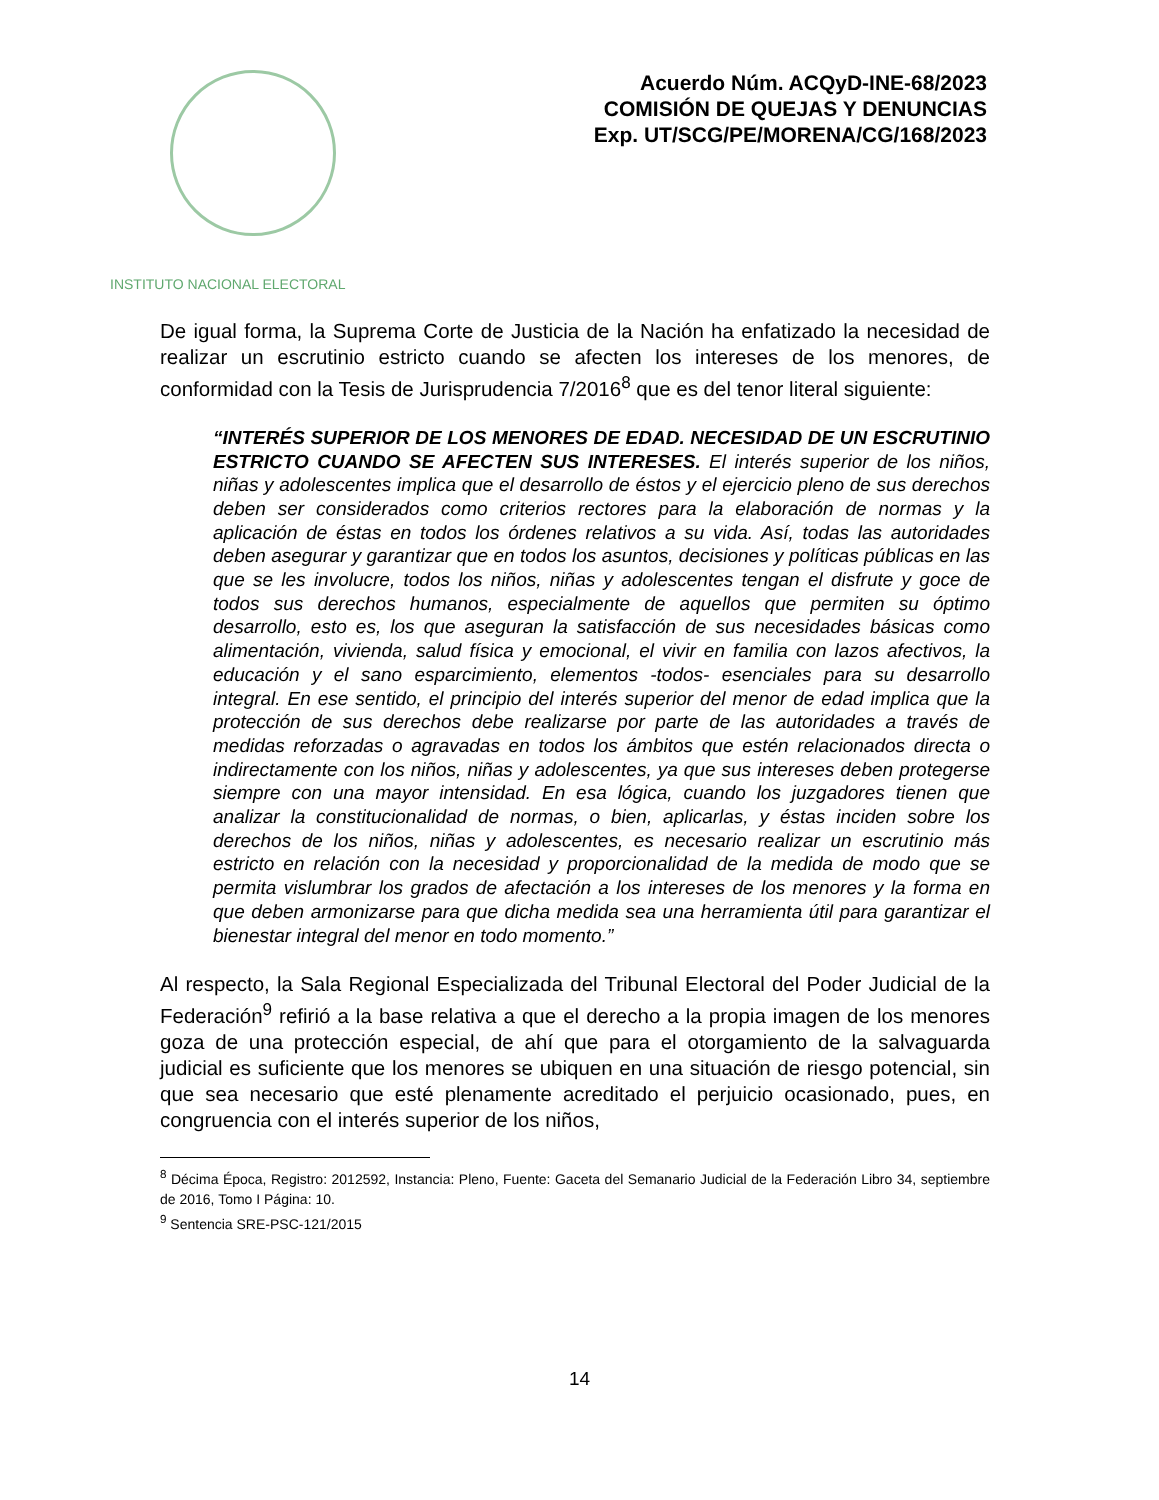INSTITUTO NACIONAL ELECTORAL
Acuerdo Núm. ACQyD-INE-68/2023
COMISIÓN DE QUEJAS Y DENUNCIAS
Exp. UT/SCG/PE/MORENA/CG/168/2023
De igual forma, la Suprema Corte de Justicia de la Nación ha enfatizado la necesidad de realizar un escrutinio estricto cuando se afecten los intereses de los menores, de conformidad con la Tesis de Jurisprudencia 7/2016<sup>8</sup> que es del tenor literal siguiente:
“INTERÉS SUPERIOR DE LOS MENORES DE EDAD. NECESIDAD DE UN ESCRUTINIO ESTRICTO CUANDO SE AFECTEN SUS INTERESES. El interés superior de los niños, niñas y adolescentes implica que el desarrollo de éstos y el ejercicio pleno de sus derechos deben ser considerados como criterios rectores para la elaboración de normas y la aplicación de éstas en todos los órdenes relativos a su vida. Así, todas las autoridades deben asegurar y garantizar que en todos los asuntos, decisiones y políticas públicas en las que se les involucre, todos los niños, niñas y adolescentes tengan el disfrute y goce de todos sus derechos humanos, especialmente de aquellos que permiten su óptimo desarrollo, esto es, los que aseguran la satisfacción de sus necesidades básicas como alimentación, vivienda, salud física y emocional, el vivir en familia con lazos afectivos, la educación y el sano esparcimiento, elementos -todos- esenciales para su desarrollo integral. En ese sentido, el principio del interés superior del menor de edad implica que la protección de sus derechos debe realizarse por parte de las autoridades a través de medidas reforzadas o agravadas en todos los ámbitos que estén relacionados directa o indirectamente con los niños, niñas y adolescentes, ya que sus intereses deben protegerse siempre con una mayor intensidad. En esa lógica, cuando los juzgadores tienen que analizar la constitucionalidad de normas, o bien, aplicarlas, y éstas inciden sobre los derechos de los niños, niñas y adolescentes, es necesario realizar un escrutinio más estricto en relación con la necesidad y proporcionalidad de la medida de modo que se permita vislumbrar los grados de afectación a los intereses de los menores y la forma en que deben armonizarse para que dicha medida sea una herramienta útil para garantizar el bienestar integral del menor en todo momento.”
Al respecto, la Sala Regional Especializada del Tribunal Electoral del Poder Judicial de la Federación<sup>9</sup> refirió a la base relativa a que el derecho a la propia imagen de los menores goza de una protección especial, de ahí que para el otorgamiento de la salvaguarda judicial es suficiente que los menores se ubiquen en una situación de riesgo potencial, sin que sea necesario que esté plenamente acreditado el perjuicio ocasionado, pues, en congruencia con el interés superior de los niños,
<sup>8</sup> Décima Época, Registro: 2012592, Instancia: Pleno, Fuente: Gaceta del Semanario Judicial de la Federación Libro 34, septiembre de 2016, Tomo I Página: 10.
<sup>9</sup> Sentencia SRE-PSC-121/2015
14